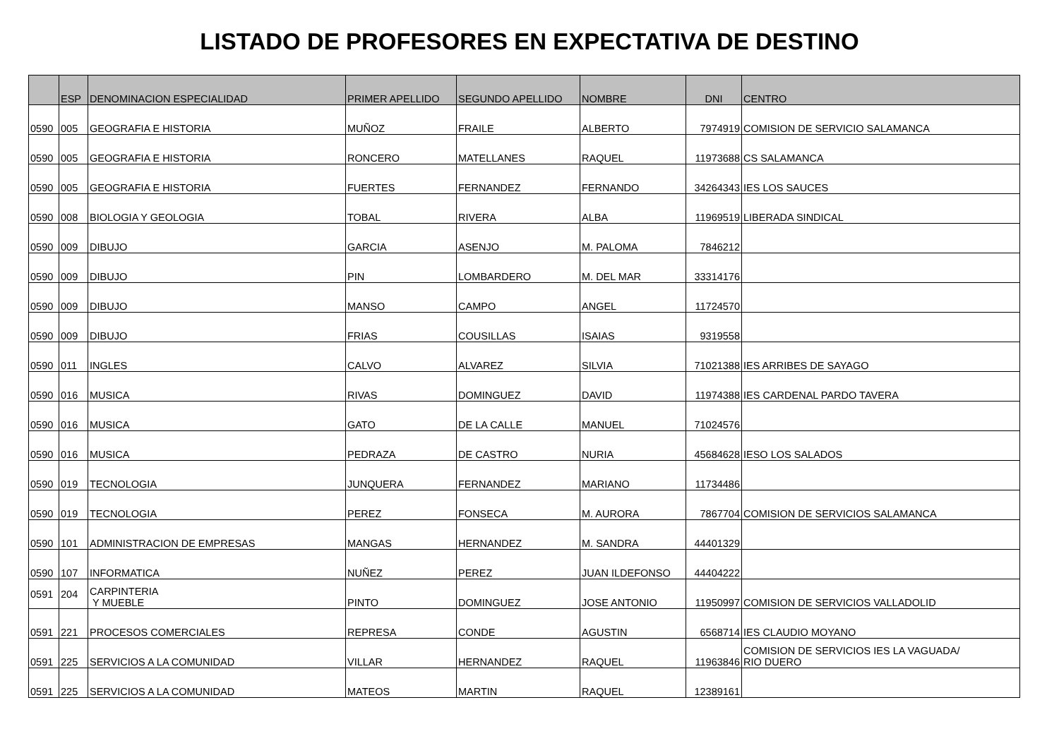LISTADO DE PROFESORES EN EXPECTATIVA DE DESTINO
| | ESP | DENOMINACION ESPECIALIDAD | PRIMER APELLIDO | SEGUNDO APELLIDO | NOMBRE | DNI | CENTRO |
| --- | --- | --- | --- | --- | --- | --- | --- |
| 0590 | 005 | GEOGRAFIA E HISTORIA | MUÑOZ | FRAILE | ALBERTO | 7974919 | COMISION DE SERVICIO SALAMANCA |
| 0590 | 005 | GEOGRAFIA E HISTORIA | RONCERO | MATELLANES | RAQUEL | 11973688 | CS SALAMANCA |
| 0590 | 005 | GEOGRAFIA E HISTORIA | FUERTES | FERNANDEZ | FERNANDO | 34264343 | IES LOS SAUCES |
| 0590 | 008 | BIOLOGIA Y GEOLOGIA | TOBAL | RIVERA | ALBA | 11969519 | LIBERADA SINDICAL |
| 0590 | 009 | DIBUJO | GARCIA | ASENJO | M. PALOMA | 7846212 | |
| 0590 | 009 | DIBUJO | PIN | LOMBARDERO | M. DEL MAR | 33314176 | |
| 0590 | 009 | DIBUJO | MANSO | CAMPO | ANGEL | 11724570 | |
| 0590 | 009 | DIBUJO | FRIAS | COUSILLAS | ISAIAS | 9319558 | |
| 0590 | 011 | INGLES | CALVO | ALVAREZ | SILVIA | 71021388 | IES ARRIBES DE SAYAGO |
| 0590 | 016 | MUSICA | RIVAS | DOMINGUEZ | DAVID | 11974388 | IES CARDENAL PARDO TAVERA |
| 0590 | 016 | MUSICA | GATO | DE LA CALLE | MANUEL | 71024576 | |
| 0590 | 016 | MUSICA | PEDRAZA | DE CASTRO | NURIA | 45684628 | IESO LOS SALADOS |
| 0590 | 019 | TECNOLOGIA | JUNQUERA | FERNANDEZ | MARIANO | 11734486 | |
| 0590 | 019 | TECNOLOGIA | PEREZ | FONSECA | M. AURORA | 7867704 | COMISION DE SERVICIOS SALAMANCA |
| 0590 | 101 | ADMINISTRACION DE EMPRESAS | MANGAS | HERNANDEZ | M. SANDRA | 44401329 | |
| 0590 | 107 | INFORMATICA | NUÑEZ | PEREZ | JUAN ILDEFONSO | 44404222 | |
| 0591 | 204 | CARPINTERIA Y MUEBLE | PINTO | DOMINGUEZ | JOSE ANTONIO | 11950997 | COMISION DE SERVICIOS VALLADOLID |
| 0591 | 221 | PROCESOS COMERCIALES | REPRESA | CONDE | AGUSTIN | 6568714 | IES CLAUDIO MOYANO |
| 0591 | 225 | SERVICIOS A LA COMUNIDAD | VILLAR | HERNANDEZ | RAQUEL | 11963846 | COMISION DE SERVICIOS IES LA VAGUADA/ RIO DUERO |
| 0591 | 225 | SERVICIOS A LA COMUNIDAD | MATEOS | MARTIN | RAQUEL | 12389161 | |